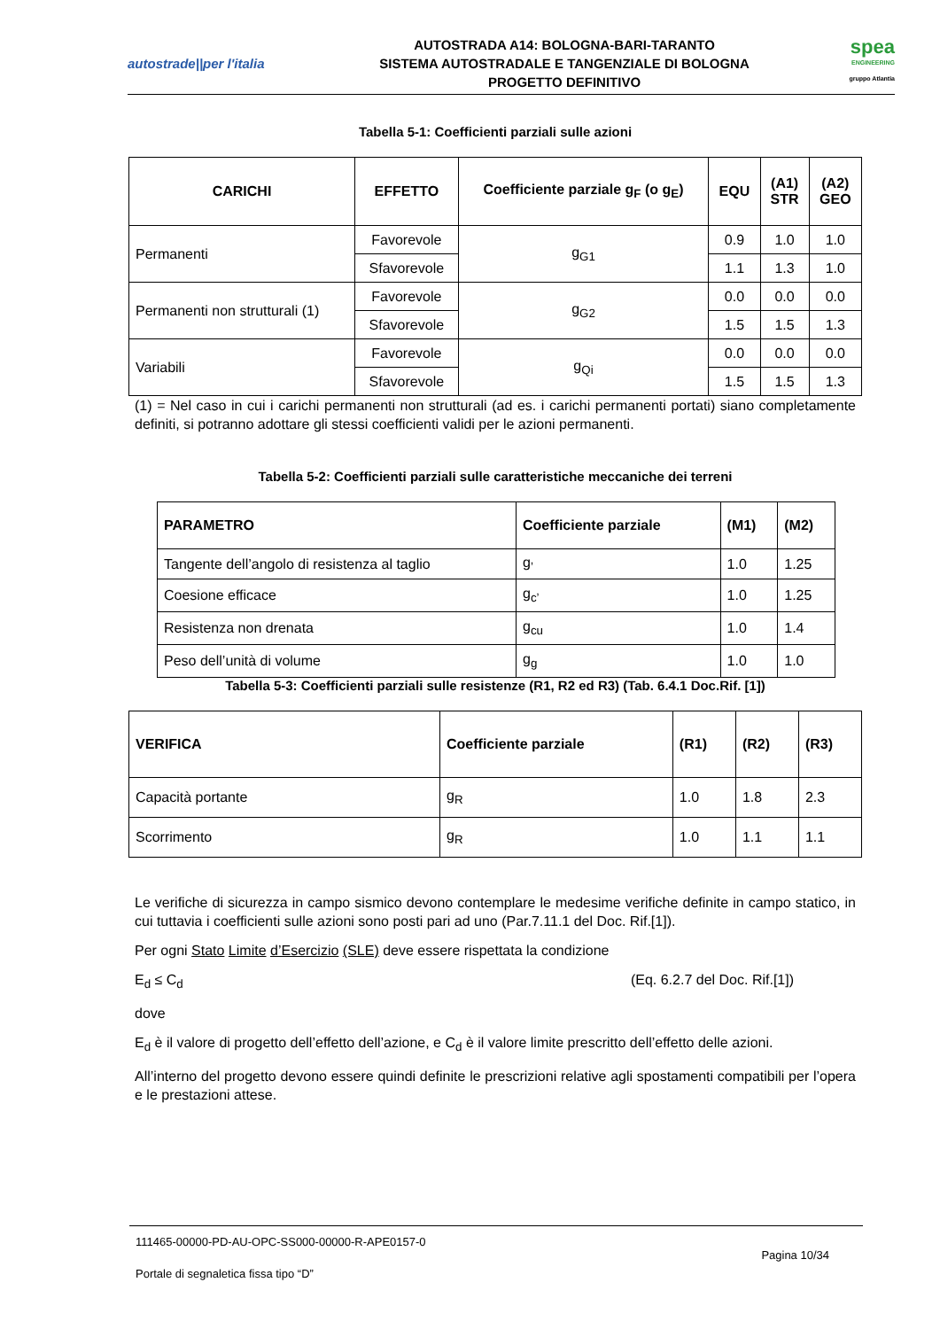autostrade||per l'italia
AUTOSTRADA A14: BOLOGNA-BARI-TARANTO
SISTEMA AUTOSTRADALE E TANGENZIALE DI BOLOGNA
PROGETTO DEFINITIVO
spea
ENGINEERING
gruppo Atlantia
Tabella 5-1: Coefficienti parziali sulle azioni
| CARICHI | EFFETTO | Coefficiente parziale g<sub>F</sub> (o g<sub>E</sub>) | EQU | (A1) STR | (A2) GEO |
| --- | --- | --- | --- | --- | --- |
| Permanenti | Favorevole | g<sub>G1</sub> | 0.9 | 1.0 | 1.0 |
| | Sfavorevole | | 1.1 | 1.3 | 1.0 |
| Permanenti non strutturali (1) | Favorevole | g<sub>G2</sub> | 0.0 | 0.0 | 0.0 |
| | Sfavorevole | | 1.5 | 1.5 | 1.3 |
| Variabili | Favorevole | g<sub>Qi</sub> | 0.0 | 0.0 | 0.0 |
| | Sfavorevole | | 1.5 | 1.5 | 1.3 |
(1) = Nel caso in cui i carichi permanenti non strutturali (ad es. i carichi permanenti portati) siano completamente definiti, si potranno adottare gli stessi coefficienti validi per le azioni permanenti.
Tabella 5-2: Coefficienti parziali sulle caratteristiche meccaniche dei terreni
| PARAMETRO | Coefficiente parziale | (M1) | (M2) |
| --- | --- | --- | --- |
| Tangente dell’angolo di resistenza al taglio | g<sub>’</sub> | 1.0 | 1.25 |
| Coesione efficace | g<sub>c’</sub> | 1.0 | 1.25 |
| Resistenza non drenata | g<sub>cu</sub> | 1.0 | 1.4 |
| Peso dell’unità di volume | g<sub>g</sub> | 1.0 | 1.0 |
Tabella 5-3: Coefficienti parziali sulle resistenze (R1, R2 ed R3) (Tab. 6.4.1 Doc.Rif. [1])
| VERIFICA | Coefficiente parziale | (R1) | (R2) | (R3) |
| --- | --- | --- | --- | --- |
| Capacità portante | g<sub>R</sub> | 1.0 | 1.8 | 2.3 |
| Scorrimento | g<sub>R</sub> | 1.0 | 1.1 | 1.1 |
Le verifiche di sicurezza in campo sismico devono contemplare le medesime verifiche definite in campo statico, in cui tuttavia i coefficienti sulle azioni sono posti pari ad uno (Par.7.11.1 del Doc. Rif.[1]).
Per ogni Stato Limite d’Esercizio (SLE) deve essere rispettata la condizione
E<sub>d</sub> ≤ C<sub>d</sub> (Eq. 6.2.7 del Doc. Rif.[1])
dove
E<sub>d</sub> è il valore di progetto dell’effetto dell’azione, e C<sub>d</sub> è il valore limite prescritto dell’effetto delle azioni.
All’interno del progetto devono essere quindi definite le prescrizioni relative agli spostamenti compatibili per l’opera e le prestazioni attese.
111465-00000-PD-AU-OPC-SS000-00000-R-APE0157-0
Pagina 10/34
Portale di segnaletica fissa tipo “D”